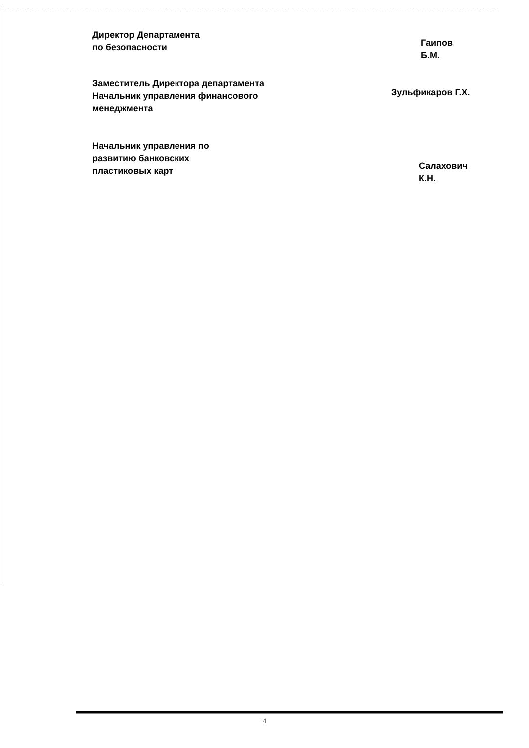Директор Департамента
по безопасности
Гаипов Б.М.
Заместитель Директора департамента
Начальник управления финансового
менеджмента
Зульфикаров Г.Х.
Начальник управления по
развитию банковских
пластиковых карт
Салахович К.Н.
4